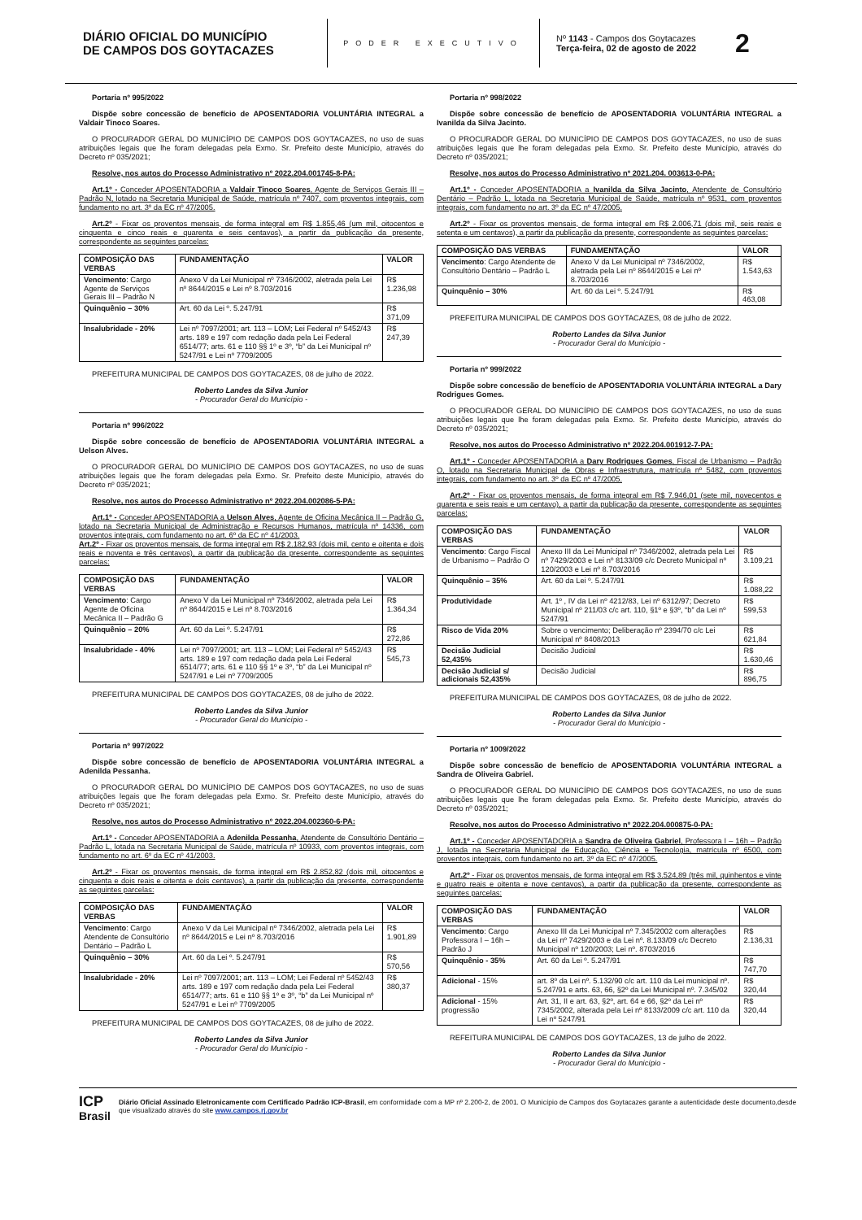DIÁRIO OFICIAL DO MUNICÍPIO
DE CAMPOS DOS GOYTACAZES
PODER EXECUTIVO
Nº 1143 - Campos dos Goytacazes
Terça-feira, 02 de agosto de 2022
2
Portaria nº 995/2022
Dispõe sobre concessão de benefício de APOSENTADORIA VOLUNTÁRIA INTEGRAL a Valdair Tinoco Soares.
O PROCURADOR GERAL DO MUNICÍPIO DE CAMPOS DOS GOYTACAZES, no uso de suas atribuições legais que lhe foram delegadas pela Exmo. Sr. Prefeito deste Município, através do Decreto nº 035/2021;
Resolve, nos autos do Processo Administrativo nº 2022.204.001745-8-PA:
Art.1º - Conceder APOSENTADORIA a Valdair Tinoco Soares, Agente de Serviços Gerais III – Padrão N, lotado na Secretaria Municipal de Saúde, matrícula nº 7407, com proventos integrais, com fundamento no art. 3º da EC nº 47/2005.
Art.2º - Fixar os proventos mensais, de forma integral em R$ 1.855,46 (um mil, oitocentos e cinquenta e cinco reais e quarenta e seis centavos), a partir da publicação da presente, correspondente as seguintes parcelas:
| COMPOSIÇÃO DAS VERBAS | FUNDAMENTAÇÃO | VALOR |
| --- | --- | --- |
| Vencimento : Cargo Agente de Serviços Gerais III – Padrão N | Anexo V da Lei Municipal nº 7346/2002, aletrada pela Lei nº 8644/2015 e Lei nº 8.703/2016 | R$ 1.236,98 |
| Quinquênio – 30% | Art. 60 da Lei º. 5.247/91 | R$ 371,09 |
| Insalubridade - 20% | Lei nº 7097/2001; art. 113 – LOM; Lei Federal nº 5452/43 arts. 189 e 197 com redação dada pela Lei Federal 6514/77; arts. 61 e 110 §§ 1º e 3º, “b” da Lei Municipal nº 5247/91 e Lei nº 7709/2005 | R$ 247,39 |
PREFEITURA MUNICIPAL DE CAMPOS DOS GOYTACAZES, 08 de julho de 2022.
Roberto Landes da Silva Junior
- Procurador Geral do Município -
Portaria nº 996/2022
Dispõe sobre concessão de benefício de APOSENTADORIA VOLUNTÁRIA INTEGRAL a Uelson Alves.
O PROCURADOR GERAL DO MUNICÍPIO DE CAMPOS DOS GOYTACAZES, no uso de suas atribuições legais que lhe foram delegadas pela Exmo. Sr. Prefeito deste Município, através do Decreto nº 035/2021;
Resolve, nos autos do Processo Administrativo nº 2022.204.002086-5-PA:
Art.1º - Conceder APOSENTADORIA a Uelson Alves, Agente de Oficina Mecânica II – Padrão G, lotado na Secretaria Municipal de Administração e Recursos Humanos, matrícula nº 14336, com proventos integrais, com fundamento no art. 6º da EC nº 41/2003.
Art.2º - Fixar os proventos mensais, de forma integral em R$ 2.182,93 (dois mil, cento e oitenta e dois reais e noventa e três centavos), a partir da publicação da presente, correspondente as seguintes parcelas:
| COMPOSIÇÃO DAS VERBAS | FUNDAMENTAÇÃO | VALOR |
| --- | --- | --- |
| Vencimento : Cargo Agente de Oficina Mecânica II – Padrão G | Anexo V da Lei Municipal nº 7346/2002, aletrada pela Lei nº 8644/2015 e Lei nº 8.703/2016 | R$ 1.364,34 |
| Quinquênio – 20% | Art. 60 da Lei º. 5.247/91 | R$ 272,86 |
| Insalubridade - 40% | Lei nº 7097/2001; art. 113 – LOM; Lei Federal nº 5452/43 arts. 189 e 197 com redação dada pela Lei Federal 6514/77; arts. 61 e 110 §§ 1º e 3º, “b” da Lei Municipal nº 5247/91 e Lei nº 7709/2005 | R$ 545,73 |
PREFEITURA MUNICIPAL DE CAMPOS DOS GOYTACAZES, 08 de julho de 2022.
Roberto Landes da Silva Junior
- Procurador Geral do Município -
Portaria nº 997/2022
Dispõe sobre concessão de benefício de APOSENTADORIA VOLUNTÁRIA INTEGRAL a Adenilda Pessanha.
O PROCURADOR GERAL DO MUNICÍPIO DE CAMPOS DOS GOYTACAZES, no uso de suas atribuições legais que lhe foram delegadas pela Exmo. Sr. Prefeito deste Município, através do Decreto nº 035/2021;
Resolve, nos autos do Processo Administrativo nº 2022.204.002360-6-PA:
Art.1º - Conceder APOSENTADORIA a Adenilda Pessanha, Atendente de Consultório Dentário – Padrão L, lotada na Secretaria Municipal de Saúde, matrícula nº 10933, com proventos integrais, com fundamento no art. 6º da EC nº 41/2003.
Art.2º - Fixar os proventos mensais, de forma integral em R$ 2.852,82 (dois mil, oitocentos e cinquenta e dois reais e oitenta e dois centavos), a partir da publicação da presente, correspondente as seguintes parcelas:
| COMPOSIÇÃO DAS VERBAS | FUNDAMENTAÇÃO | VALOR |
| --- | --- | --- |
| Vencimento : Cargo Atendente de Consultório Dentário – Padrão L | Anexo V da Lei Municipal nº 7346/2002, aletrada pela Lei nº 8644/2015 e Lei nº 8.703/2016 | R$ 1.901,89 |
| Quinquênio – 30% | Art. 60 da Lei º. 5.247/91 | R$ 570,56 |
| Insalubridade - 20% | Lei nº 7097/2001; art. 113 – LOM; Lei Federal nº 5452/43 arts. 189 e 197 com redação dada pela Lei Federal 6514/77; arts. 61 e 110 §§ 1º e 3º, “b” da Lei Municipal nº 5247/91 e Lei nº 7709/2005 | R$ 380,37 |
PREFEITURA MUNICIPAL DE CAMPOS DOS GOYTACAZES, 08 de julho de 2022.
Roberto Landes da Silva Junior
- Procurador Geral do Município -
Portaria nº 998/2022
Dispõe sobre concessão de benefício de APOSENTADORIA VOLUNTÁRIA INTEGRAL a Ivanilda da Silva Jacinto.
O PROCURADOR GERAL DO MUNICÍPIO DE CAMPOS DOS GOYTACAZES, no uso de suas atribuições legais que lhe foram delegadas pela Exmo. Sr. Prefeito deste Município, através do Decreto nº 035/2021;
Resolve, nos autos do Processo Administrativo nº 2021.204. 003613-0-PA:
Art.1º - Conceder APOSENTADORIA a Ivanilda da Silva Jacinto, Atendente de Consultório Dentário – Padrão L, lotada na Secretaria Municipal de Saúde, matrícula nº 9531, com proventos integrais, com fundamento no art. 3º da EC nº 47/2005.
Art.2º - Fixar os proventos mensais, de forma integral em R$ 2.006,71 (dois mil, seis reais e setenta e um centavos), a partir da publicação da presente, correspondente as seguintes parcelas:
| COMPOSIÇÃO DAS VERBAS | FUNDAMENTAÇÃO | VALOR |
| --- | --- | --- |
| Vencimento : Cargo Atendente de Consultório Dentário – Padrão L | Anexo V da Lei Municipal nº 7346/2002, aletrada pela Lei nº 8644/2015 e Lei nº 8.703/2016 | R$ 1.543,63 |
| Quinquênio – 30% | Art. 60 da Lei º. 5.247/91 | R$ 463,08 |
PREFEITURA MUNICIPAL DE CAMPOS DOS GOYTACAZES, 08 de julho de 2022.
Roberto Landes da Silva Junior
- Procurador Geral do Município -
Portaria nº 999/2022
Dispõe sobre concessão de benefício de APOSENTADORIA VOLUNTÁRIA INTEGRAL a Dary Rodrigues Gomes.
O PROCURADOR GERAL DO MUNICÍPIO DE CAMPOS DOS GOYTACAZES, no uso de suas atribuições legais que lhe foram delegadas pela Exmo. Sr. Prefeito deste Município, através do Decreto nº 035/2021;
Resolve, nos autos do Processo Administrativo nº 2022.204.001912-7-PA:
Art.1º - Conceder APOSENTADORIA a Dary Rodrigues Gomes, Fiscal de Urbanismo – Padrão O, lotado na Secretaria Municipal de Obras e Infraestrutura, matrícula nº 5482, com proventos integrais, com fundamento no art. 3º da EC nº 47/2005.
Art.2º - Fixar os proventos mensais, de forma integral em R$ 7.946,01 (sete mil, novecentos e quarenta e seis reais e um centavo), a partir da publicação da presente, correspondente as seguintes parcelas:
| COMPOSIÇÃO DAS VERBAS | FUNDAMENTAÇÃO | VALOR |
| --- | --- | --- |
| Vencimento : Cargo Fiscal de Urbanismo – Padrão O | Anexo III da Lei Municipal nº 7346/2002, aletrada pela Lei nº 7429/2003 e Lei nº 8133/09 c/c Decreto Municipal nº 120/2003 e Lei nº 8.703/2016 | R$ 3.109,21 |
| Quinquênio – 35% | Art. 60 da Lei º. 5.247/91 | R$ 1.088,22 |
| Produtividade | Art. 1º , IV da Lei nº 4212/83, Lei nº 6312/97; Decreto Municipal nº 211/03 c/c art. 110, §1º e §3º, “b” da Lei nº 5247/91 | R$ 599,53 |
| Risco de Vida 20% | Sobre o vencimento; Deliberação nº 2394/70 c/c Lei Municipal nº 8408/2013 | R$ 621,84 |
| Decisão Judicial 52,435% | Decisão Judicial | R$ 1.630,46 |
| Decisão Judicial s/ adicionais 52,435% | Decisão Judicial | R$ 896,75 |
PREFEITURA MUNICIPAL DE CAMPOS DOS GOYTACAZES, 08 de julho de 2022.
Roberto Landes da Silva Junior
- Procurador Geral do Município -
Portaria nº 1009/2022
Dispõe sobre concessão de benefício de APOSENTADORIA VOLUNTÁRIA INTEGRAL a Sandra de Oliveira Gabriel.
O PROCURADOR GERAL DO MUNICÍPIO DE CAMPOS DOS GOYTACAZES, no uso de suas atribuições legais que lhe foram delegadas pela Exmo. Sr. Prefeito deste Município, através do Decreto nº 035/2021;
Resolve, nos autos do Processo Administrativo nº 2022.204.000875-0-PA:
Art.1º - Conceder APOSENTADORIA a Sandra de Oliveira Gabriel, Professora I – 16h – Padrão J, lotada na Secretaria Municipal de Educação, Ciência e Tecnologia, matrícula nº 6500, com proventos integrais, com fundamento no art. 3º da EC nº 47/2005.
Art.2º - Fixar os proventos mensais, de forma integral em R$ 3.524,89 (três mil, quinhentos e vinte e quatro reais e oitenta e nove centavos), a partir da publicação da presente, correspondente as seguintes parcelas:
| COMPOSIÇÃO DAS VERBAS | FUNDAMENTAÇÃO | VALOR |
| --- | --- | --- |
| Vencimento : Cargo Professora I – 16h – Padrão J | Anexo III da Lei Municipal nº 7.345/2002 com alterações da Lei nº 7429/2003 e da Lei nº. 8.133/09 c/c Decreto Municipal nº 120/2003; Lei nº. 8703/2016 | R$ 2.136,31 |
| Quinquênio - 35% | Art. 60 da Lei º. 5.247/91 | R$ 747,70 |
| Adicional - 15% | art. 8º da Lei nº. 5.132/90 c/c art. 110 da Lei municipal nº. 5.247/91 e arts. 63, 66, §2º da Lei Municipal nº. 7.345/02 | R$ 320,44 |
| Adicional - 15% progressão | Art. 31, II e art. 63, §2º, art. 64 e 66, §2º da Lei nº 7345/2002, alterada pela Lei nº 8133/2009 c/c art. 110 da Lei nº 5247/91 | R$ 320,44 |
REFEITURA MUNICIPAL DE CAMPOS DOS GOYTACAZES, 13 de julho de 2022.
Roberto Landes da Silva Junior
- Procurador Geral do Município -
ICP
Brasil
Diário Oficial Assinado Eletronicamente com Certificado Padrão ICP-Brasil, em conformidade com a MP nº 2.200-2, de 2001. O Município de Campos dos Goytacazes garante a autenticidade deste documento,desde que visualizado através do site www.campos.rj.gov.br